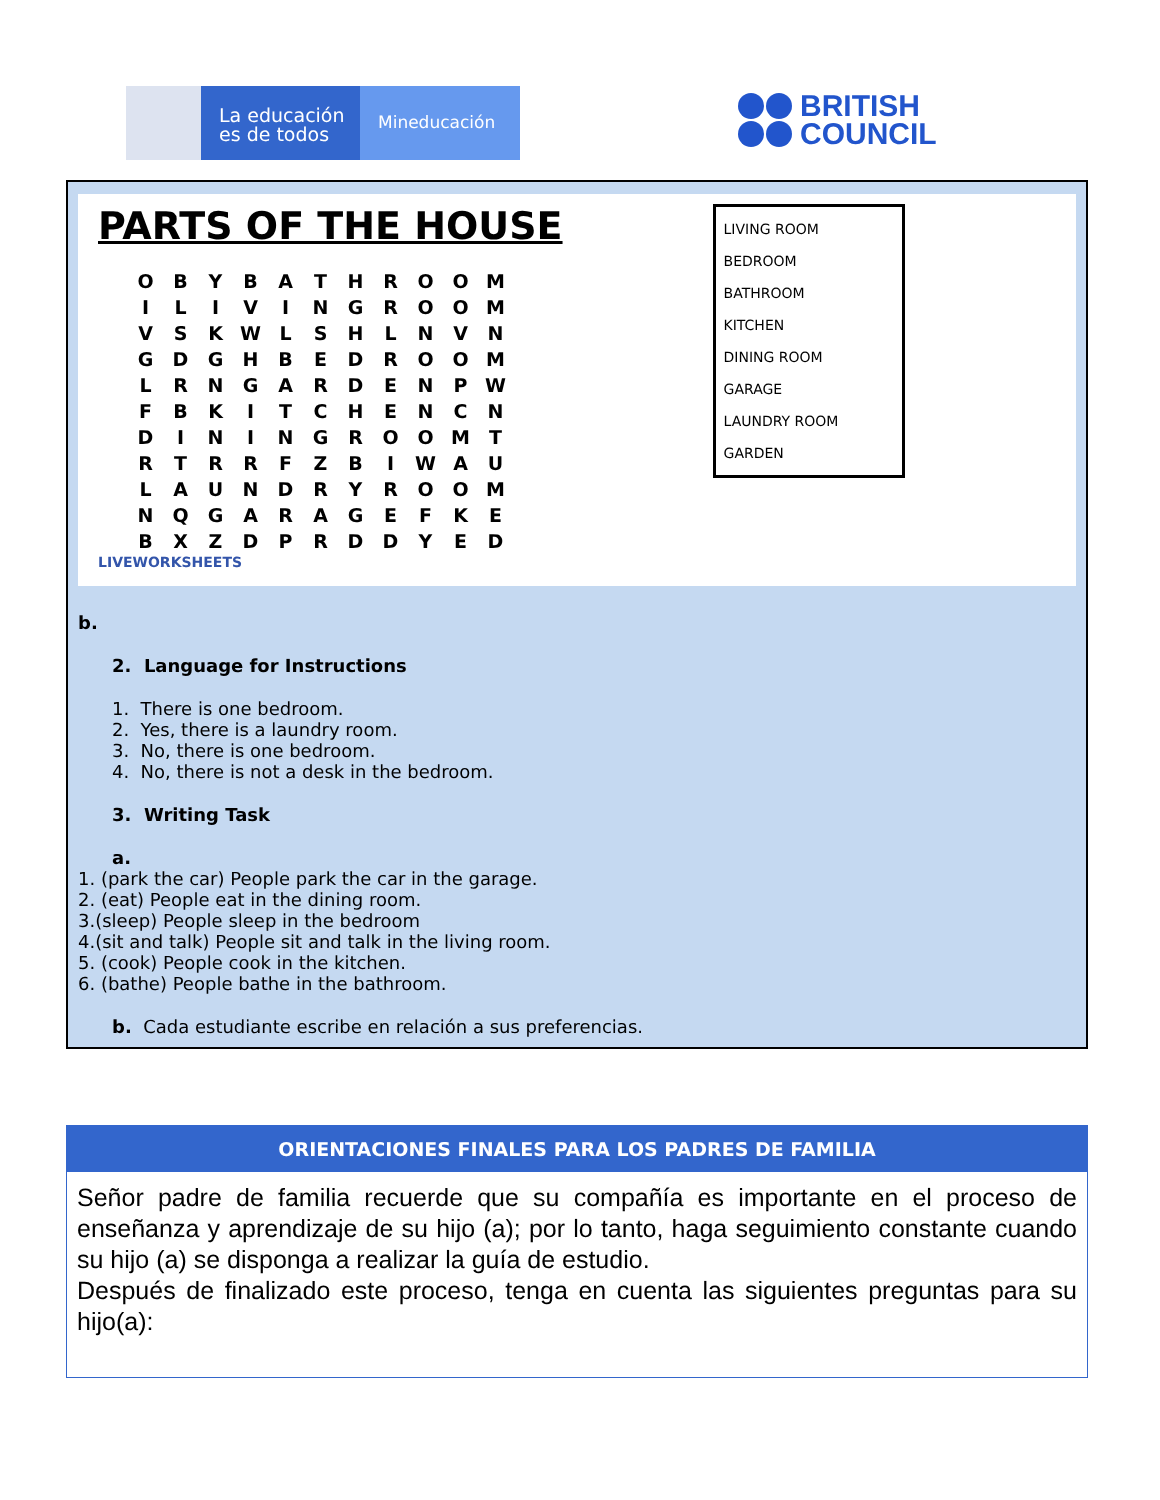La educación es de todos
Mineducación
BRITISH
COUNCIL
PARTS OF THE HOUSE
| O | B | Y | B | A | T | H | R | O | O | M |
| I | L | I | V | I | N | G | R | O | O | M |
| V | S | K | W | L | S | H | L | N | V | N |
| G | D | G | H | B | E | D | R | O | O | M |
| L | R | N | G | A | R | D | E | N | P | W |
| F | B | K | I | T | C | H | E | N | C | N |
| D | I | N | I | N | G | R | O | O | M | T |
| R | T | R | R | F | Z | B | I | W | A | U |
| L | A | U | N | D | R | Y | R | O | O | M |
| N | Q | G | A | R | A | G | E | F | K | E |
| B | X | Z | D | P | R | D | D | Y | E | D |
LIVEWORKSHEETS
LIVING ROOM
BEDROOM
BATHROOM
KITCHEN
DINING ROOM
GARAGE
LAUNDRY ROOM
GARDEN
b.
2. Language for Instructions
1. There is one bedroom.
2. Yes, there is a laundry room.
3. No, there is one bedroom.
4. No, there is not a desk in the bedroom.
3. Writing Task
a.
1. (park the car) People park the car in the garage.
2. (eat) People eat in the dining room.
3.(sleep) People sleep in the bedroom
4.(sit and talk) People sit and talk in the living room.
5. (cook) People cook in the kitchen.
6. (bathe) People bathe in the bathroom.
b. Cada estudiante escribe en relación a sus preferencias.
ORIENTACIONES FINALES PARA LOS PADRES DE FAMILIA
Señor padre de familia recuerde que su compañía es importante en el proceso de enseñanza y aprendizaje de su hijo (a); por lo tanto, haga seguimiento constante cuando su hijo (a) se disponga a realizar la guía de estudio.
Después de finalizado este proceso, tenga en cuenta las siguientes preguntas para su hijo(a):